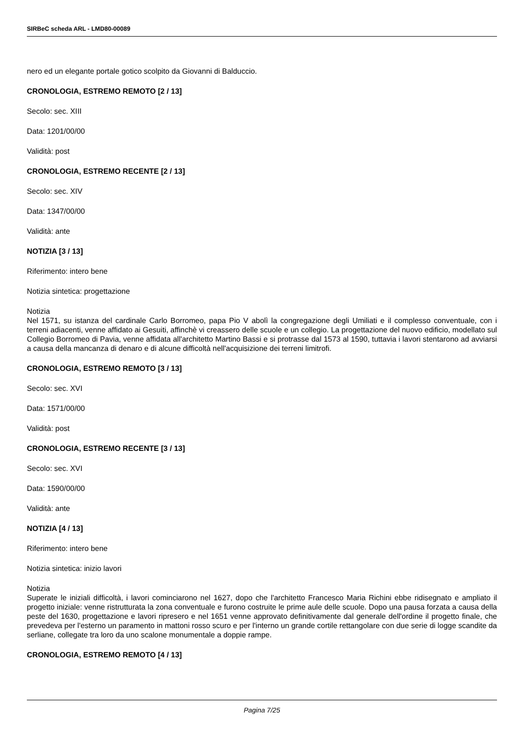SIRBeC scheda ARL - LMD80-00089
nero ed un elegante portale gotico scolpito da Giovanni di Balduccio.
CRONOLOGIA, ESTREMO REMOTO [2 / 13]
Secolo: sec. XIII
Data: 1201/00/00
Validità: post
CRONOLOGIA, ESTREMO RECENTE [2 / 13]
Secolo: sec. XIV
Data: 1347/00/00
Validità: ante
NOTIZIA [3 / 13]
Riferimento: intero bene
Notizia sintetica: progettazione
Notizia
Nel 1571, su istanza del cardinale Carlo Borromeo, papa Pio V abolì la congregazione degli Umiliati e il complesso conventuale, con i terreni adiacenti, venne affidato ai Gesuiti, affinchè vi creassero delle scuole e un collegio. La progettazione del nuovo edificio, modellato sul Collegio Borromeo di Pavia, venne affidata all'architetto Martino Bassi e si protrasse dal 1573 al 1590, tuttavia i lavori stentarono ad avviarsi a causa della mancanza di denaro e di alcune difficoltà nell'acquisizione dei terreni limitrofi.
CRONOLOGIA, ESTREMO REMOTO [3 / 13]
Secolo: sec. XVI
Data: 1571/00/00
Validità: post
CRONOLOGIA, ESTREMO RECENTE [3 / 13]
Secolo: sec. XVI
Data: 1590/00/00
Validità: ante
NOTIZIA [4 / 13]
Riferimento: intero bene
Notizia sintetica: inizio lavori
Notizia
Superate le iniziali difficoltà, i lavori cominciarono nel 1627, dopo che l'architetto Francesco Maria Richini ebbe ridisegnato e ampliato il progetto iniziale: venne ristrutturata la zona conventuale e furono costruite le prime aule delle scuole. Dopo una pausa forzata a causa della peste del 1630, progettazione e lavori ripresero e nel 1651 venne approvato definitivamente dal generale dell'ordine il progetto finale, che prevedeva per l'esterno un paramento in mattoni rosso scuro e per l'interno un grande cortile rettangolare con due serie di logge scandite da serliane, collegate tra loro da uno scalone monumentale a doppie rampe.
CRONOLOGIA, ESTREMO REMOTO [4 / 13]
Pagina 7/25